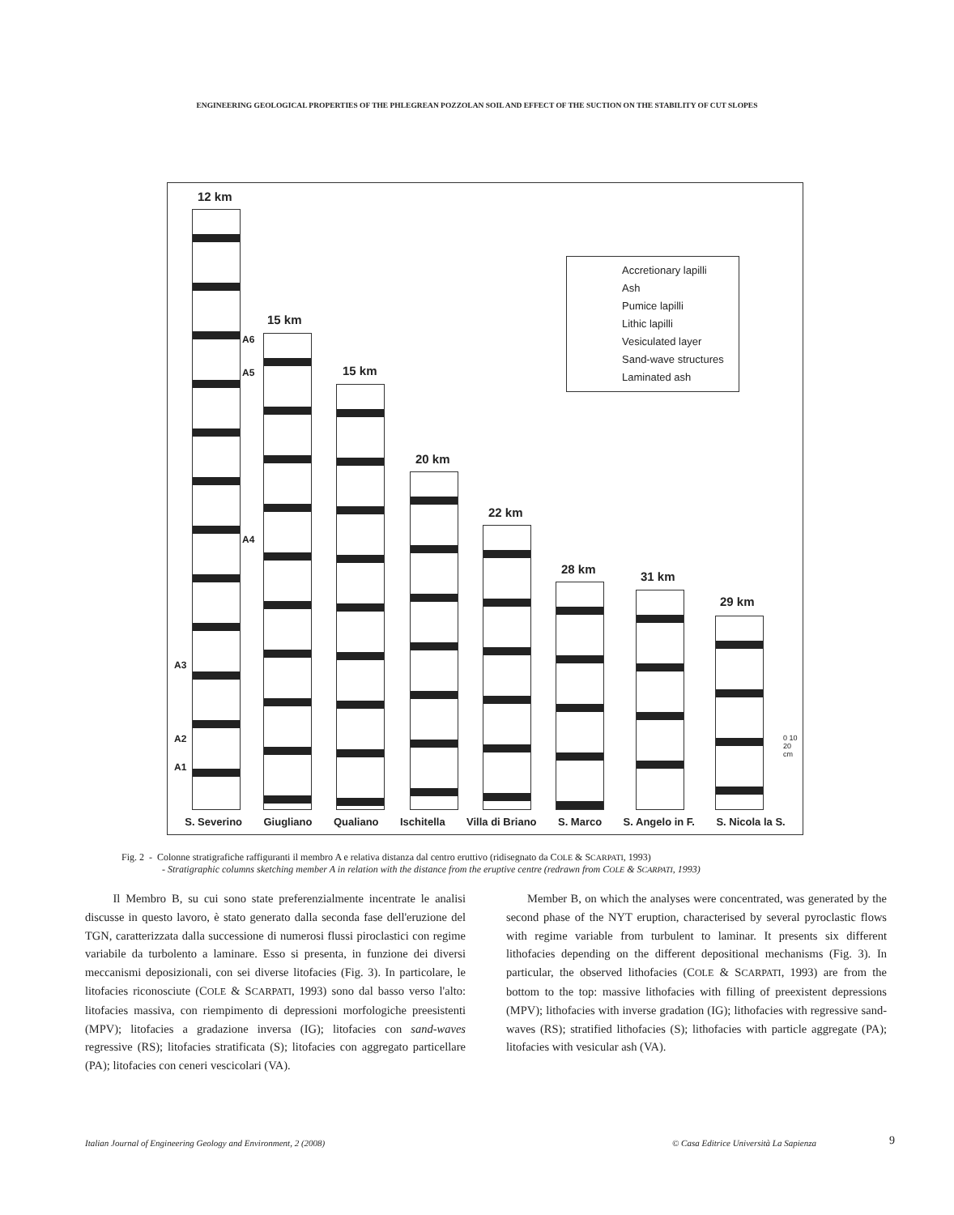ENGINEERING GEOLOGICAL PROPERTIES OF THE PHLEGREAN POZZOLAN SOIL AND EFFECT OF THE SUCTION ON THE STABILITY OF CUT SLOPES
12 km
15 km
15 km
20 km
22 km
28 km
31 km
29 km
Accretionary lapilli
Ash
Pumice lapilli
Lithic lapilli
Vesiculated layer
Sand-wave structures
Laminated ash
A6
A5
A4
A3
A2
A1
0 10 20 cm
S. Severino Giugliano Qualiano Ischitella Villa di Briano S. Marco S. Angelo in F. S. Nicola la S.
Fig. 2 - Colonne stratigrafiche raffiguranti il membro A e relativa distanza dal centro eruttivo (ridisegnato da COLE & SCARPATI, 1993)
- Stratigraphic columns sketching member A in relation with the distance from the eruptive centre (redrawn from COLE & SCARPATI, 1993)
Il Membro B, su cui sono state preferenzialmente incentrate le analisi discusse in questo lavoro, è stato generato dalla seconda fase dell'eruzione del TGN, caratterizzata dalla successione di numerosi flussi piroclastici con regime variabile da turbolento a laminare. Esso si presenta, in funzione dei diversi meccanismi deposizionali, con sei diverse litofacies (Fig. 3). In particolare, le litofacies riconosciute (COLE & SCARPATI, 1993) sono dal basso verso l'alto: litofacies massiva, con riempimento di depressioni morfologiche preesistenti (MPV); litofacies a gradazione inversa (IG); litofacies con sand-waves regressive (RS); litofacies stratificata (S); litofacies con aggregato particellare (PA); litofacies con ceneri vescicolari (VA).
Member B, on which the analyses were concentrated, was generated by the second phase of the NYT eruption, characterised by several pyroclastic flows with regime variable from turbulent to laminar. It presents six different lithofacies depending on the different depositional mechanisms (Fig. 3). In particular, the observed lithofacies (COLE & SCARPATI, 1993) are from the bottom to the top: massive lithofacies with filling of preexistent depressions (MPV); lithofacies with inverse gradation (IG); lithofacies with regressive sand-waves (RS); stratified lithofacies (S); lithofacies with particle aggregate (PA); litofacies with vesicular ash (VA).
Italian Journal of Engineering Geology and Environment, 2 (2008)
© Casa Editrice Università La Sapienza
9